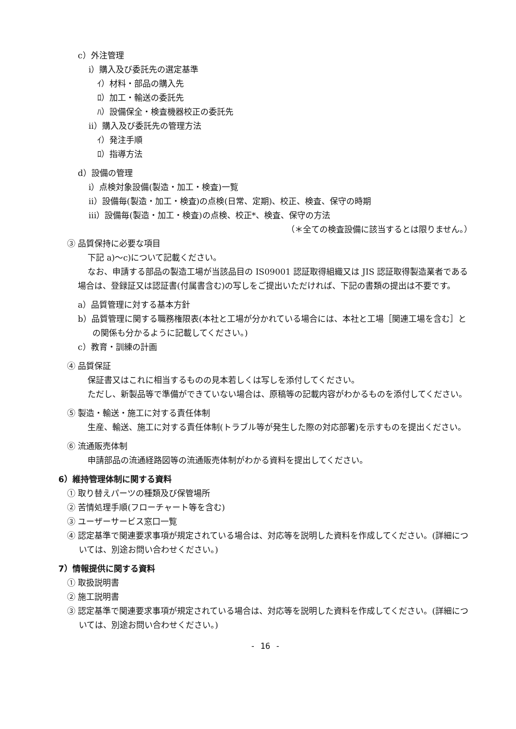c）外注管理
ⅰ）購入及び委託先の選定基準
ｲ）材料・部品の購入先
ﾛ）加工・輸送の委託先
ﾊ）設備保全・検査機器校正の委託先
ⅱ）購入及び委託先の管理方法
ｲ）発注手順
ﾛ）指導方法
d）設備の管理
ⅰ）点検対象設備(製造・加工・検査)一覧
ⅱ）設備毎(製造・加工・検査)の点検(日常、定期)、校正、検査、保守の時期
ⅲ）設備毎(製造・加工・検査)の点検、校正*、検査、保守の方法
（＊全ての検査設備に該当するとは限りません。）
③ 品質保持に必要な項目
下記 a)～c)について記載ください。
なお、申請する部品の製造工場が当該品目の IS09001 認証取得組織又は JIS 認証取得製造業者である場合は、登録証又は認証書(付属書含む)の写しをご提出いただければ、下記の書類の提出は不要です。
a）品質管理に対する基本方針
b）品質管理に関する職務権限表(本社と工場が分かれている場合には、本社と工場［関連工場を含む］との関係も分かるように記載してください。)
c）教育・訓練の計画
④ 品質保証
保証書又はこれに相当するものの見本若しくは写しを添付してください。
ただし、新製品等で準備ができていない場合は、原稿等の記載内容がわかるものを添付してください。
⑤ 製造・輸送・施工に対する責任体制
生産、輸送、施工に対する責任体制(トラブル等が発生した際の対応部署)を示すものを提出ください。
⑥ 流通販売体制
申請部品の流通経路図等の流通販売体制がわかる資料を提出してください。
6）維持管理体制に関する資料
① 取り替えパーツの種類及び保管場所
② 苦情処理手順(フローチャート等を含む)
③ ユーザーサービス窓口一覧
④ 認定基準で関連要求事項が規定されている場合は、対応等を説明した資料を作成してください。(詳細については、別途お問い合わせください。)
7）情報提供に関する資料
① 取扱説明書
② 施工説明書
③ 認定基準で関連要求事項が規定されている場合は、対応等を説明した資料を作成してください。(詳細については、別途お問い合わせください。)
- 16 -